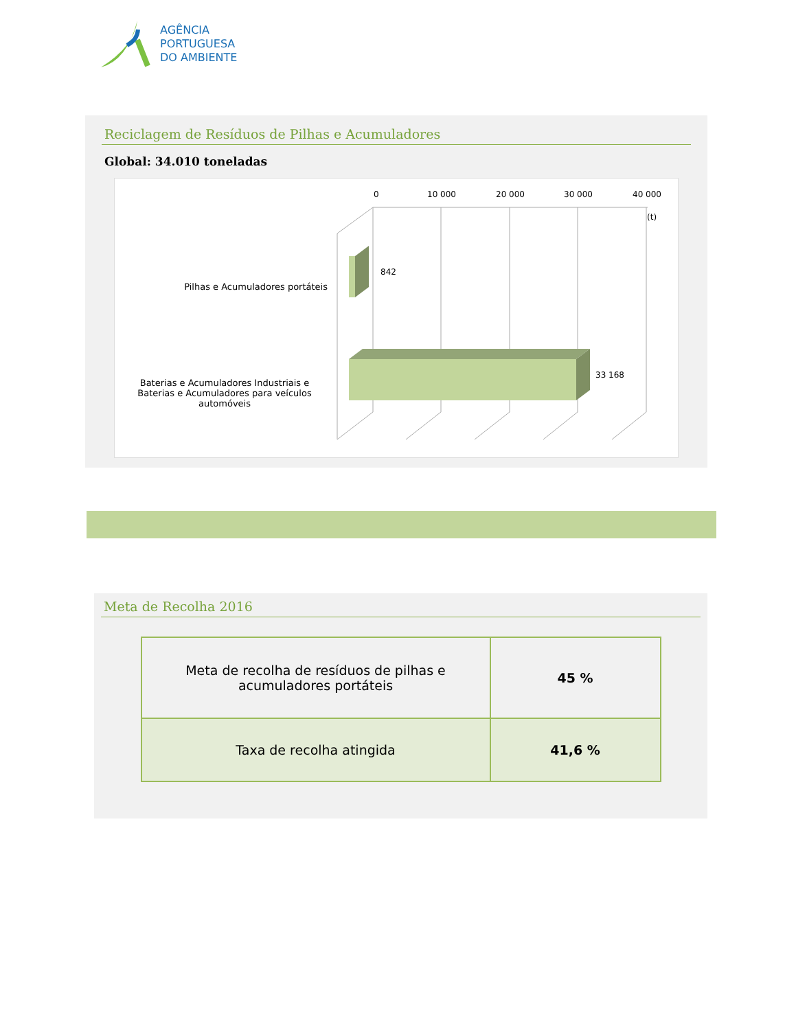AGÊNCIA
PORTUGUESA
DO AMBIENTE
Reciclagem de Resíduos de Pilhas e Acumuladores
Global: 34.010 toneladas
0
10 000
20 000
30 000
40 000
(t)
842
33 168
Pilhas e Acumuladores portáteis
Baterias e Acumuladores Industriais e Baterias e Acumuladores para veículos automóveis
Meta de Recolha 2016
| Meta de recolha de resíduos de pilhas e acumuladores portáteis | 45 % |
| Taxa de recolha atingida | 41,6 % |